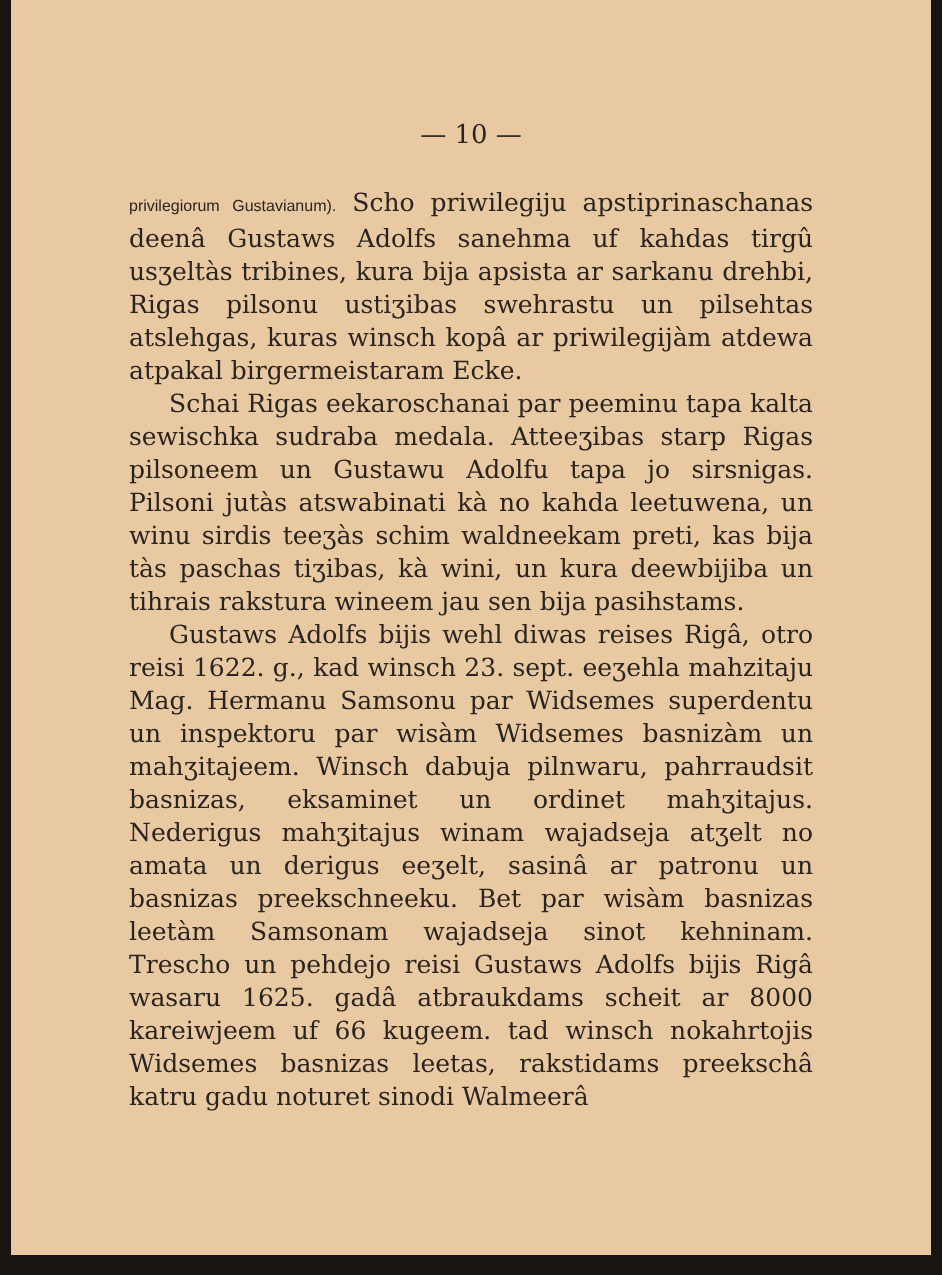— 10 —
privilegiorum Gustavianum). Scho priwilegiju apstiprinaschanas deenâ Gustaws Adolfs sanehma uf kahdas tirgû usʒeltàs tribines, kura bija apsista ar sarkanu drehbi, Rigas pilsonu ustiʒibas swehrastu un pilsehtas atslehgas, kuras winsch kopâ ar priwilegijàm atdewa atpakal birgermeistaram Ecke.
Schai Rigas eekaroschanai par peeminu tapa kalta sewischka sudraba medala. Atteeʒibas starp Rigas pilsoneem un Gustawu Adolfu tapa jo sirsnigas. Pilsoni jutàs atswabinati kà no kahda leetuwena, un winu sirdis teeʒàs schim waldneekam preti, kas bija tàs paschas tiʒibas, kà wini, un kura deewbijiba un tihrais rakstura wineem jau sen bija pasihstams.
Gustaws Adolfs bijis wehl diwas reises Rigâ, otro reisi 1622. g., kad winsch 23. sept. eeʒehla mahzitaju Mag. Hermanu Samsonu par Widsemes superdentu un inspektoru par wisàm Widsemes basnizàm un mahʒitajeem. Winsch dabuja pilnwaru, pahrraudsit basnizas, eksaminet un ordinet mahʒitajus. Nederigus mahʒitajus winam wajadseja atʒelt no amata un derigus eeʒelt, sasinâ ar patronu un basnizas preekschneeku. Bet par wisàm basnizas leetàm Samsonam wajadseja sinot kehninam. Trescho un pehdejo reisi Gustaws Adolfs bijis Rigâ wasaru 1625. gadâ atbraukdams scheit ar 8000 kareiwjeem uf 66 kugeem. tad winsch nokahrtojis Widsemes basnizas leetas, rakstidams preekschâ katru gadu noturet sinodi Walmeerâ